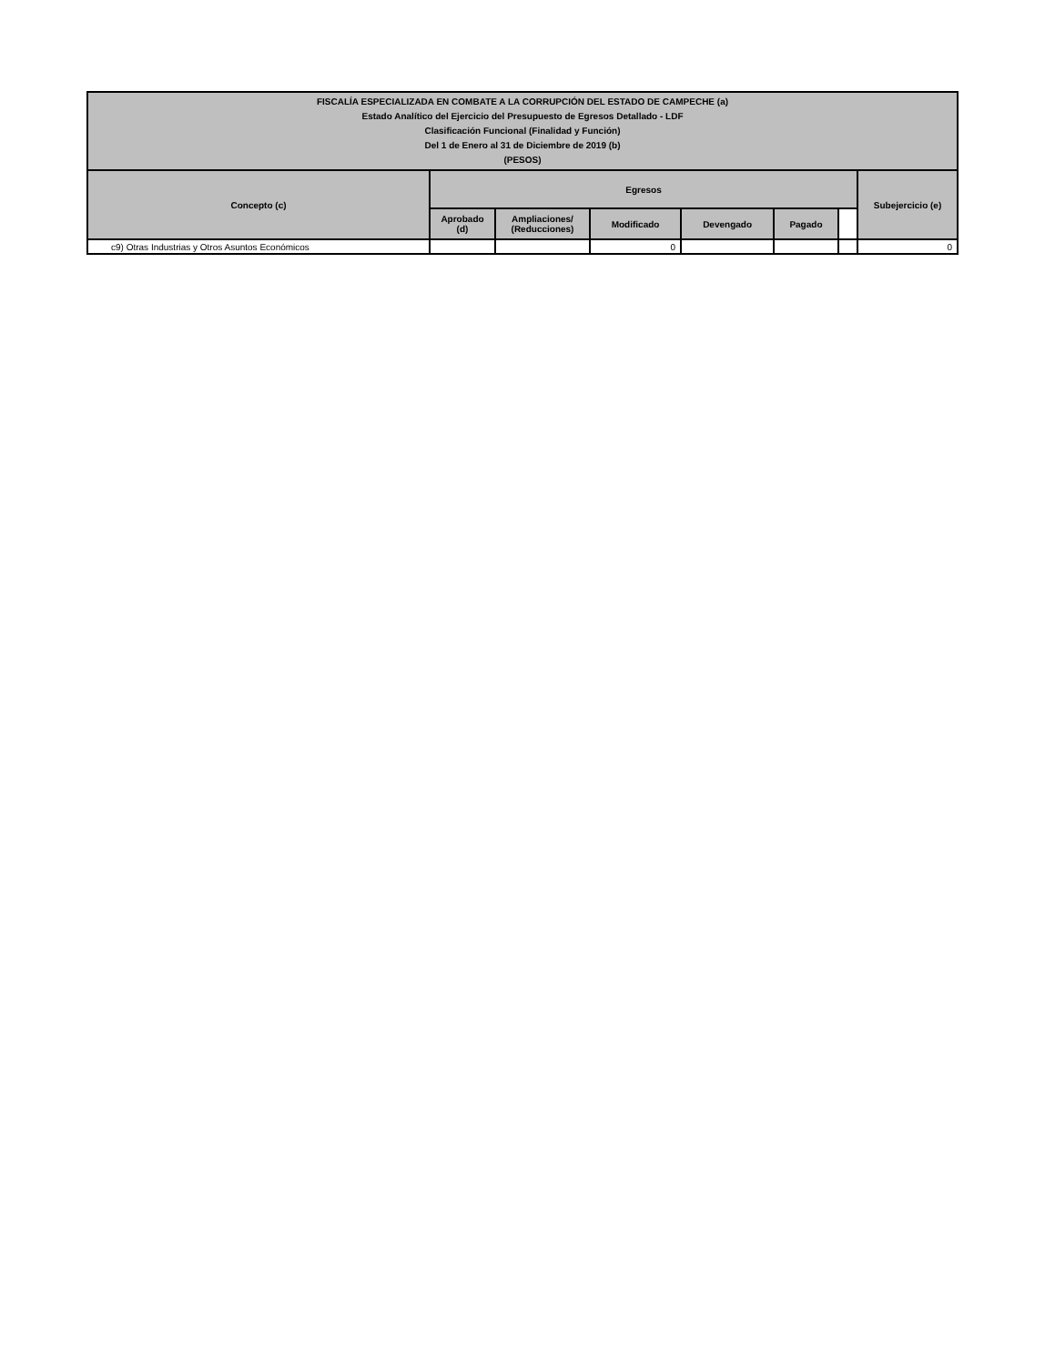| FISCALÍA ESPECIALIZADA EN COMBATE A LA CORRUPCIÓN DEL ESTADO DE CAMPECHE (a) Estado Analítico del Ejercicio del Presupuesto de Egresos Detallado - LDF Clasificación Funcional (Finalidad y Función) Del 1 de Enero al 31 de Diciembre de 2019 (b) (PESOS) | | | | | | | |
| --- | --- | --- | --- | --- | --- | --- | --- |
| Concepto (c) | Egresos | | | | | | Subejercicio (e) |
| | Aprobado (d) | Ampliaciones/ (Reducciones) | Modificado | Devengado | Pagado | | |
| c9) Otras Industrias y Otros Asuntos Económicos | | | 0 | | | | 0 |